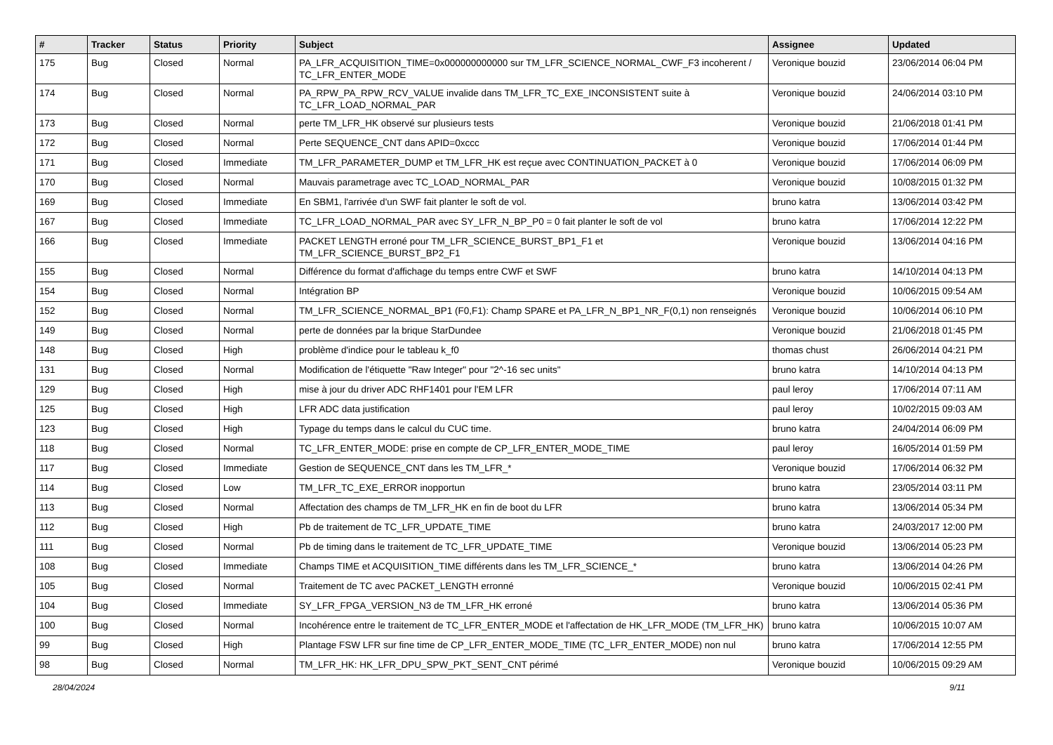| # | Tracker | Status | Priority | Subject | Assignee | Updated |
| --- | --- | --- | --- | --- | --- | --- |
| 175 | Bug | Closed | Normal | PA_LFR_ACQUISITION_TIME=0x000000000000 sur TM_LFR_SCIENCE_NORMAL_CWF_F3 incoherent / TC_LFR_ENTER_MODE | Veronique bouzid | 23/06/2014 06:04 PM |
| 174 | Bug | Closed | Normal | PA_RPW_PA_RPW_RCV_VALUE invalide dans TM_LFR_TC_EXE_INCONSISTENT suite à TC_LFR_LOAD_NORMAL_PAR | Veronique bouzid | 24/06/2014 03:10 PM |
| 173 | Bug | Closed | Normal | perte TM_LFR_HK observé sur plusieurs tests | Veronique bouzid | 21/06/2018 01:41 PM |
| 172 | Bug | Closed | Normal | Perte SEQUENCE_CNT dans APID=0xccc | Veronique bouzid | 17/06/2014 01:44 PM |
| 171 | Bug | Closed | Immediate | TM_LFR_PARAMETER_DUMP et TM_LFR_HK est reçue avec CONTINUATION_PACKET à 0 | Veronique bouzid | 17/06/2014 06:09 PM |
| 170 | Bug | Closed | Normal | Mauvais parametrage avec TC_LOAD_NORMAL_PAR | Veronique bouzid | 10/08/2015 01:32 PM |
| 169 | Bug | Closed | Immediate | En SBM1, l'arrivée d'un SWF fait planter le soft de vol. | bruno katra | 13/06/2014 03:42 PM |
| 167 | Bug | Closed | Immediate | TC_LFR_LOAD_NORMAL_PAR avec SY_LFR_N_BP_P0 = 0 fait planter le soft de vol | bruno katra | 17/06/2014 12:22 PM |
| 166 | Bug | Closed | Immediate | PACKET LENGTH erroné pour TM_LFR_SCIENCE_BURST_BP1_F1 et TM_LFR_SCIENCE_BURST_BP2_F1 | Veronique bouzid | 13/06/2014 04:16 PM |
| 155 | Bug | Closed | Normal | Différence du format d'affichage du temps entre CWF et SWF | bruno katra | 14/10/2014 04:13 PM |
| 154 | Bug | Closed | Normal | Intégration BP | Veronique bouzid | 10/06/2015 09:54 AM |
| 152 | Bug | Closed | Normal | TM_LFR_SCIENCE_NORMAL_BP1 (F0,F1): Champ SPARE et PA_LFR_N_BP1_NR_F(0,1) non renseignés | Veronique bouzid | 10/06/2014 06:10 PM |
| 149 | Bug | Closed | Normal | perte de données par la brique StarDundee | Veronique bouzid | 21/06/2018 01:45 PM |
| 148 | Bug | Closed | High | problème d'indice pour le tableau k_f0 | thomas chust | 26/06/2014 04:21 PM |
| 131 | Bug | Closed | Normal | Modification de l'étiquette "Raw Integer" pour "2^-16 sec units" | bruno katra | 14/10/2014 04:13 PM |
| 129 | Bug | Closed | High | mise à jour du driver ADC RHF1401 pour l'EM LFR | paul leroy | 17/06/2014 07:11 AM |
| 125 | Bug | Closed | High | LFR ADC data justification | paul leroy | 10/02/2015 09:03 AM |
| 123 | Bug | Closed | High | Typage du temps dans le calcul du CUC time. | bruno katra | 24/04/2014 06:09 PM |
| 118 | Bug | Closed | Normal | TC_LFR_ENTER_MODE: prise en compte de CP_LFR_ENTER_MODE_TIME | paul leroy | 16/05/2014 01:59 PM |
| 117 | Bug | Closed | Immediate | Gestion de SEQUENCE_CNT dans les TM_LFR_* | Veronique bouzid | 17/06/2014 06:32 PM |
| 114 | Bug | Closed | Low | TM_LFR_TC_EXE_ERROR inopportun | bruno katra | 23/05/2014 03:11 PM |
| 113 | Bug | Closed | Normal | Affectation des champs de TM_LFR_HK en fin de boot du LFR | bruno katra | 13/06/2014 05:34 PM |
| 112 | Bug | Closed | High | Pb de traitement de TC_LFR_UPDATE_TIME | bruno katra | 24/03/2017 12:00 PM |
| 111 | Bug | Closed | Normal | Pb de timing dans le traitement de TC_LFR_UPDATE_TIME | Veronique bouzid | 13/06/2014 05:23 PM |
| 108 | Bug | Closed | Immediate | Champs TIME et ACQUISITION_TIME différents dans les TM_LFR_SCIENCE_* | bruno katra | 13/06/2014 04:26 PM |
| 105 | Bug | Closed | Normal | Traitement de TC avec PACKET_LENGTH erronné | Veronique bouzid | 10/06/2015 02:41 PM |
| 104 | Bug | Closed | Immediate | SY_LFR_FPGA_VERSION_N3 de TM_LFR_HK erroné | bruno katra | 13/06/2014 05:36 PM |
| 100 | Bug | Closed | Normal | Incohérence entre le traitement de TC_LFR_ENTER_MODE et l'affectation de HK_LFR_MODE (TM_LFR_HK) | bruno katra | 10/06/2015 10:07 AM |
| 99 | Bug | Closed | High | Plantage FSW LFR sur fine time de CP_LFR_ENTER_MODE_TIME (TC_LFR_ENTER_MODE) non nul | bruno katra | 17/06/2014 12:55 PM |
| 98 | Bug | Closed | Normal | TM_LFR_HK: HK_LFR_DPU_SPW_PKT_SENT_CNT périmé | Veronique bouzid | 10/06/2015 09:29 AM |
28/04/2024 9/11